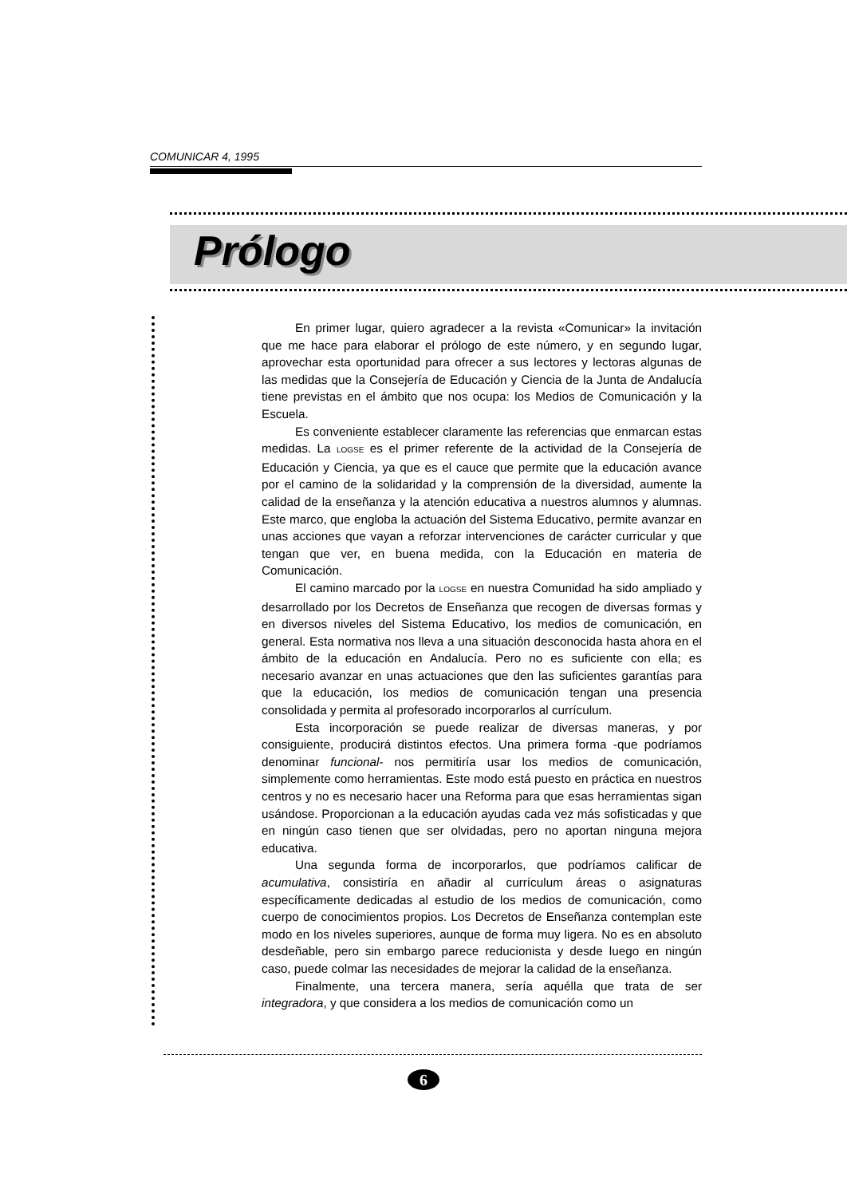COMUNICAR 4, 1995
Prólogo
En primer lugar, quiero agradecer a la revista «Comunicar» la invitación que me hace para elaborar el prólogo de este número, y en segundo lugar, aprovechar esta oportunidad para ofrecer a sus lectores y lectoras algunas de las medidas que la Consejería de Educación y Ciencia de la Junta de Andalucía tiene previstas en el ámbito que nos ocupa: los Medios de Comunicación y la Escuela.
Es conveniente establecer claramente las referencias que enmarcan estas medidas. La LOGSE es el primer referente de la actividad de la Consejería de Educación y Ciencia, ya que es el cauce que permite que la educación avance por el camino de la solidaridad y la comprensión de la diversidad, aumente la calidad de la enseñanza y la atención educativa a nuestros alumnos y alumnas. Este marco, que engloba la actuación del Sistema Educativo, permite avanzar en unas acciones que vayan a reforzar intervenciones de carácter curricular y que tengan que ver, en buena medida, con la Educación en materia de Comunicación.
El camino marcado por la LOGSE en nuestra Comunidad ha sido ampliado y desarrollado por los Decretos de Enseñanza que recogen de diversas formas y en diversos niveles del Sistema Educativo, los medios de comunicación, en general. Esta normativa nos lleva a una situación desconocida hasta ahora en el ámbito de la educación en Andalucía. Pero no es suficiente con ella; es necesario avanzar en unas actuaciones que den las suficientes garantías para que la educación, los medios de comunicación tengan una presencia consolidada y permita al profesorado incorporarlos al currículum.
Esta incorporación se puede realizar de diversas maneras, y por consiguiente, producirá distintos efectos. Una primera forma -que podríamos denominar funcional- nos permitiría usar los medios de comunicación, simplemente como herramientas. Este modo está puesto en práctica en nuestros centros y no es necesario hacer una Reforma para que esas herramientas sigan usándose. Proporcionan a la educación ayudas cada vez más sofisticadas y que en ningún caso tienen que ser olvidadas, pero no aportan ninguna mejora educativa.
Una segunda forma de incorporarlos, que podríamos calificar de acumulativa, consistiría en añadir al currículum áreas o asignaturas específicamente dedicadas al estudio de los medios de comunicación, como cuerpo de conocimientos propios. Los Decretos de Enseñanza contemplan este modo en los niveles superiores, aunque de forma muy ligera. No es en absoluto desdeñable, pero sin embargo parece reducionista y desde luego en ningún caso, puede colmar las necesidades de mejorar la calidad de la enseñanza.
Finalmente, una tercera manera, sería aquélla que trata de ser integradora, y que considera a los medios de comunicación como un
6